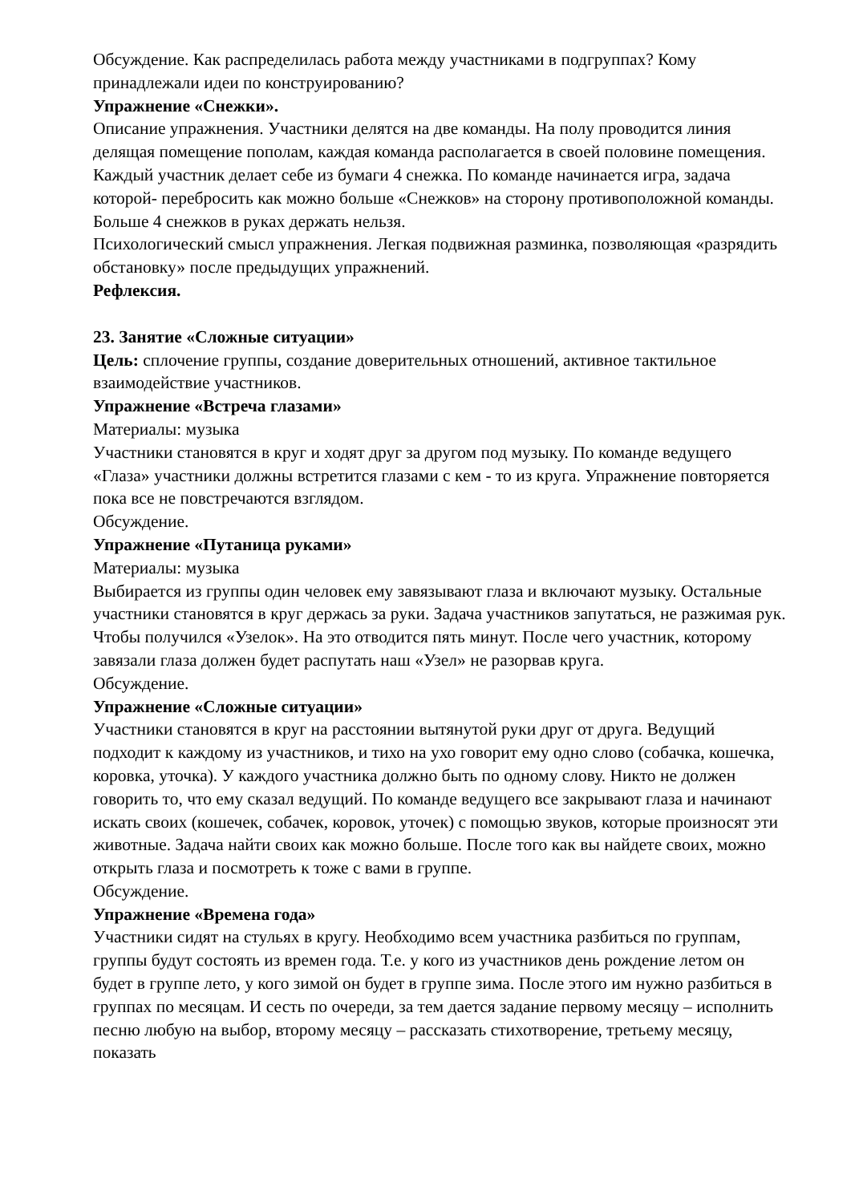Обсуждение. Как распределилась работа между участниками в подгруппах? Кому принадлежали идеи по конструированию?
Упражнение «Снежки».
Описание упражнения. Участники делятся на две команды. На полу проводится линия делящая помещение пополам, каждая команда располагается в своей половине помещения. Каждый участник делает себе из бумаги 4 снежка. По команде начинается игра, задача которой- перебросить как можно больше «Снежков» на сторону противоположной команды. Больше 4 снежков в руках держать нельзя.
Психологический смысл упражнения. Легкая подвижная разминка, позволяющая «разрядить обстановку» после предыдущих упражнений.
Рефлексия.
23. Занятие «Сложные ситуации»
Цель: сплочение группы, создание доверительных отношений, активное тактильное взаимодействие участников.
Упражнение «Встреча глазами»
Материалы: музыка
Участники становятся в круг и ходят друг за другом под музыку. По команде ведущего «Глаза» участники должны встретится глазами с кем - то из круга. Упражнение повторяется пока все не повстречаются взглядом.
Обсуждение.
Упражнение «Путаница руками»
Материалы: музыка
Выбирается из группы один человек ему завязывают глаза и включают музыку. Остальные участники становятся в круг держась за руки. Задача участников запутаться, не разжимая рук. Чтобы получился «Узелок». На это отводится пять минут. После чего участник, которому завязали глаза должен будет распутать наш «Узел» не разорвав круга.
Обсуждение.
Упражнение «Сложные ситуации»
Участники становятся в круг на расстоянии вытянутой руки друг от друга. Ведущий подходит к каждому из участников, и тихо на ухо говорит ему одно слово (собачка, кошечка, коровка, уточка). У каждого участника должно быть по одному слову. Никто не должен говорить то, что ему сказал ведущий. По команде ведущего все закрывают глаза и начинают искать своих (кошечек, собачек, коровок, уточек) с помощью звуков, которые произносят эти животные. Задача найти своих как можно больше. После того как вы найдете своих, можно открыть глаза и посмотреть к тоже с вами в группе.
Обсуждение.
Упражнение «Времена года»
Участники сидят на стульях в кругу. Необходимо всем участника разбиться по группам, группы будут состоять из времен года. Т.е. у кого из участников день рождение летом он будет в группе лето, у кого зимой он будет в группе зима. После этого им нужно разбиться в группах по месяцам. И сесть по очереди, за тем дается задание первому месяцу – исполнить песню любую на выбор, второму месяцу – рассказать стихотворение, третьему месяцу, показать